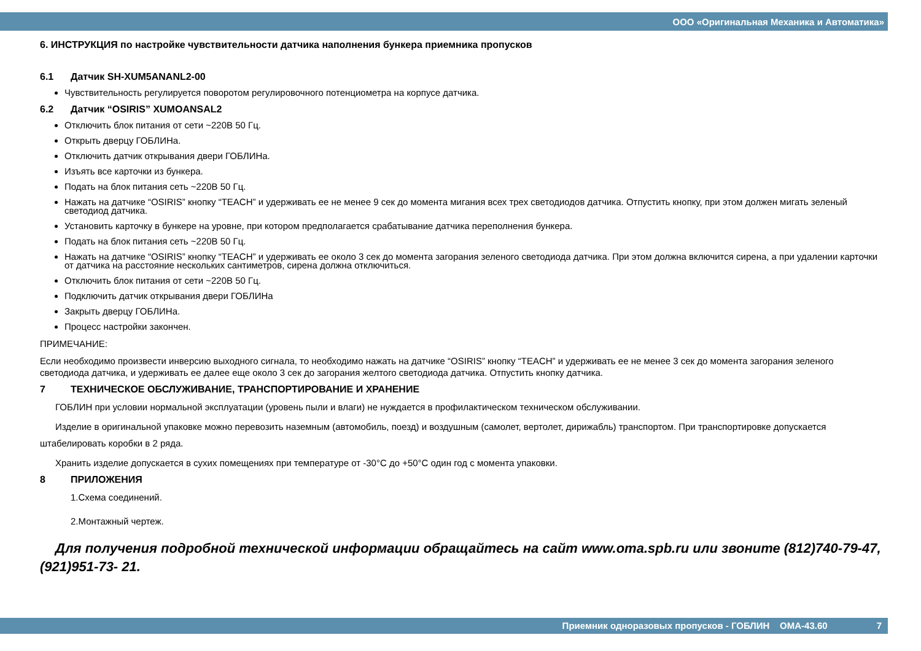ООО «Оригинальная Механика и Автоматика»
6. ИНСТРУКЦИЯ по настройке чувствительности датчика наполнения бункера приемника пропусков
6.1 Датчик SH-XUM5ANANL2-00
Чувствительность регулируется поворотом регулировочного потенциометра на корпусе датчика.
6.2 Датчик “OSIRIS” XUMOANSAL2
Отключить блок питания от сети ~220В 50 Гц.
Открыть дверцу ГОБЛИНа.
Отключить датчик открывания двери ГОБЛИНа.
Изъять все карточки из бункера.
Подать на блок питания сеть ~220В 50 Гц.
Нажать на датчике “OSIRIS” кнопку “TEACH” и удерживать ее не менее 9 сек до момента мигания всех трех светодиодов датчика. Отпустить кнопку, при этом должен мигать зеленый светодиод датчика.
Установить карточку в бункере на уровне, при котором предполагается срабатывание датчика переполнения бункера.
Подать на блок питания сеть ~220В 50 Гц.
Нажать на датчике “OSIRIS” кнопку “TEACH” и удерживать ее около 3 сек до момента загорания зеленого светодиода датчика. При этом должна включится сирена, а при удалении карточки от датчика на расстояние нескольких сантиметров, сирена должна отключиться.
Отключить блок питания от сети ~220В 50 Гц.
Подключить датчик открывания двери ГОБЛИНа
Закрыть дверцу ГОБЛИНа.
Процесс настройки закончен.
ПРИМЕЧАНИЕ:
Если необходимо произвести инверсию выходного сигнала, то необходимо нажать на датчике “OSIRIS” кнопку “TEACH” и удерживать ее не менее 3 сек до момента загорания зеленого светодиода датчика, и удерживать ее далее еще около 3 сек до загорания желтого светодиода датчика. Отпустить кнопку датчика.
7 ТЕХНИЧЕСКОЕ ОБСЛУЖИВАНИЕ, ТРАНСПОРТИРОВАНИЕ И ХРАНЕНИЕ
ГОБЛИН при условии нормальной эксплуатации (уровень пыли и влаги) не нуждается в профилактическом техническом обслуживании.
Изделие в оригинальной упаковке можно перевозить наземным (автомобиль, поезд) и воздушным (самолет, вертолет, дирижабль) транспортом. При транспортировке допускается штабелировать коробки в 2 ряда.
Хранить изделие допускается в сухих помещениях при температуре от -30°С до +50°С один год с момента упаковки.
8 ПРИЛОЖЕНИЯ
1.Схема соединений.
2.Монтажный чертеж.
Для получения подробной технической информации обращайтесь на сайт www.oma.spb.ru или звоните (812)740-79-47, (921)951-73- 21.
Приемник одноразовых пропусков - ГОБЛИН ОМА-43.60 7